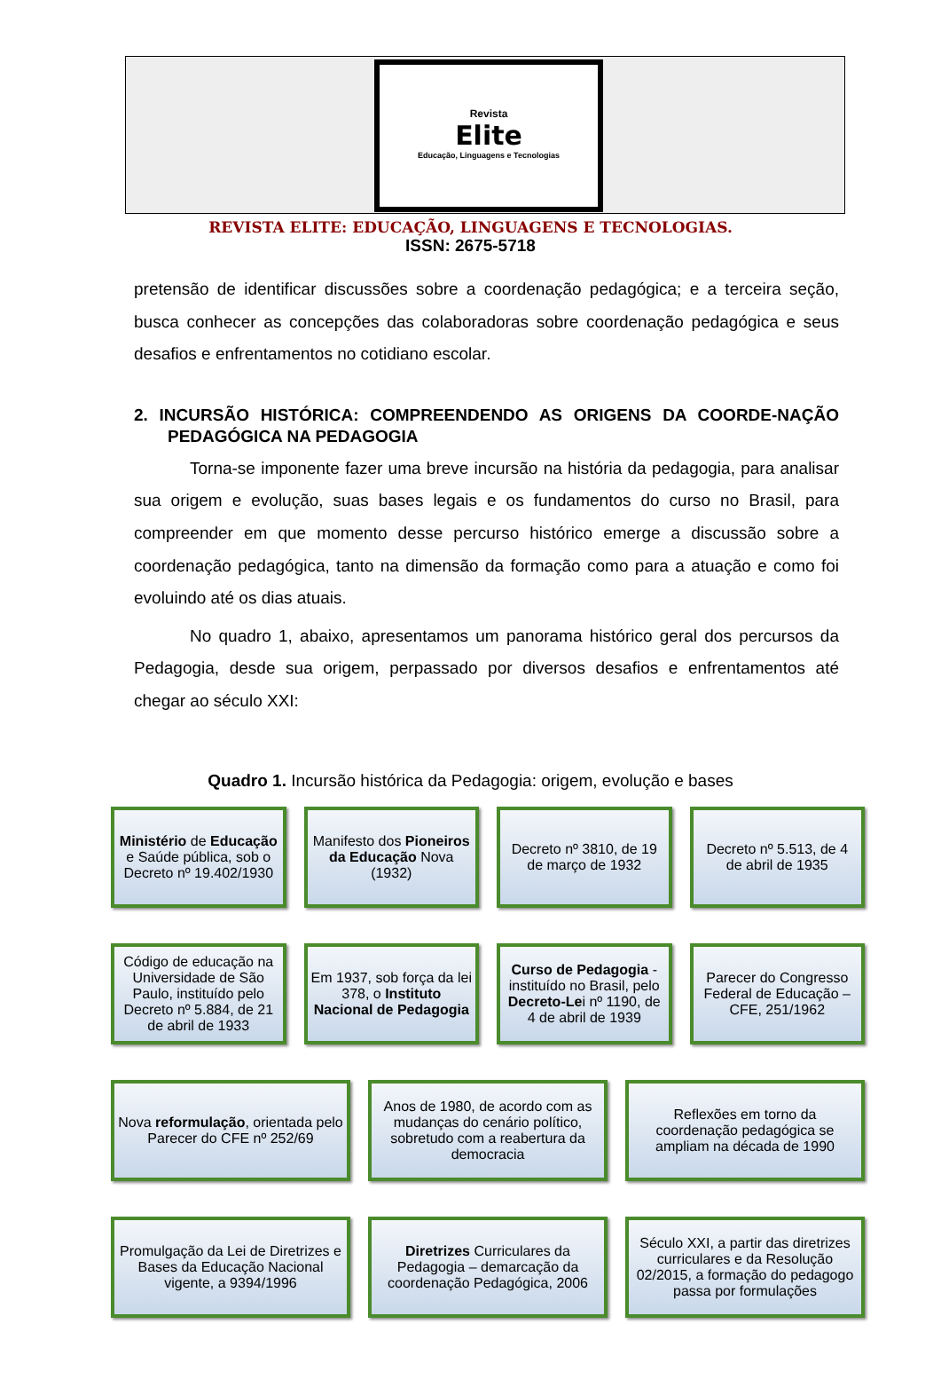Revista
Elite
Educação, Linguagens e Tecnologias
REVISTA ELITE: EDUCAÇÃO, LINGUAGENS E TECNOLOGIAS.
ISSN: 2675-5718
pretensão de identificar discussões sobre a coordenação pedagógica; e a terceira seção, busca conhecer as concepções das colaboradoras sobre coordenação pedagógica e seus desafios e enfrentamentos no cotidiano escolar.
2. INCURSÃO HISTÓRICA: COMPREENDENDO AS ORIGENS DA COORDE-NAÇÃO PEDAGÓGICA NA PEDAGOGIA
Torna-se imponente fazer uma breve incursão na história da pedagogia, para analisar sua origem e evolução, suas bases legais e os fundamentos do curso no Brasil, para compreender em que momento desse percurso histórico emerge a discussão sobre a coordenação pedagógica, tanto na dimensão da formação como para a atuação e como foi evoluindo até os dias atuais.
No quadro 1, abaixo, apresentamos um panorama histórico geral dos percursos da Pedagogia, desde sua origem, perpassado por diversos desafios e enfrentamentos até chegar ao século XXI:
Quadro 1. Incursão histórica da Pedagogia: origem, evolução e bases
Ministério de Educação e Saúde pública, sob o Decreto nº 19.402/1930
Manifesto dos Pioneiros da Educação Nova (1932)
Decreto nº 3810, de 19 de março de 1932
Decreto nº 5.513, de 4 de abril de 1935
Código de educação na Universidade de São Paulo, instituído pelo Decreto nº 5.884, de 21 de abril de 1933
Em 1937, sob força da lei 378, o Instituto Nacional de Pedagogia
Curso de Pedagogia -instituído no Brasil, pelo Decreto-Lei nº 1190, de 4 de abril de 1939
Parecer do Congresso Federal de Educação – CFE, 251/1962
Nova reformulação, orientada pelo Parecer do CFE nº 252/69
Anos de 1980, de acordo com as mudanças do cenário político, sobretudo com a reabertura da democracia
Reflexões em torno da coordenação pedagógica se ampliam na década de 1990
Promulgação da Lei de Diretrizes e Bases da Educação Nacional vigente, a 9394/1996
Diretrizes Curriculares da Pedagogia – demarcação da coordenação Pedagógica, 2006
Século XXI, a partir das diretrizes curriculares e da Resolução 02/2015, a formação do pedagogo passa por formulações